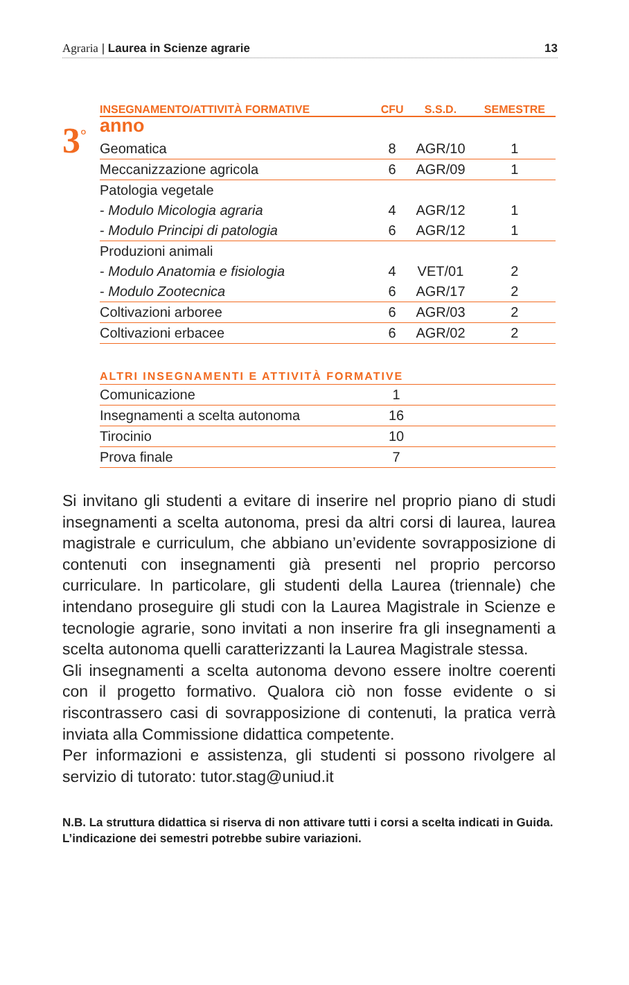Agraria | Laurea in Scienze agrarie
13
3<sup>°</sup>
| INSEGNAMENTO/ATTIVITÀ FORMATIVE | CFU | S.S.D. | SEMESTRE |
| --- | --- | --- | --- |
| anno | | | |
| Geomatica | 8 | AGR/10 | 1 |
| Meccanizzazione agricola | 6 | AGR/09 | 1 |
| Patologia vegetale | | | |
| - Modulo Micologia agraria | 4 | AGR/12 | 1 |
| - Modulo Principi di patologia | 6 | AGR/12 | 1 |
| Produzioni animali | | | |
| - Modulo Anatomia e fisiologia | 4 | VET/01 | 2 |
| - Modulo Zootecnica | 6 | AGR/17 | 2 |
| Coltivazioni arboree | 6 | AGR/03 | 2 |
| Coltivazioni erbacee | 6 | AGR/02 | 2 |
ALTRI INSEGNAMENTI E ATTIVITÀ FORMATIVE
| Comunicazione | 1 | |
| Insegnamenti a scelta autonoma | 16 | |
| Tirocinio | 10 | |
| Prova finale | 7 | |
Si invitano gli studenti a evitare di inserire nel proprio piano di studi insegnamenti a scelta autonoma, presi da altri corsi di laurea, laurea magistrale e curriculum, che abbiano un’evidente sovrapposizione di contenuti con insegnamenti già presenti nel proprio percorso curriculare. In particolare, gli studenti della Laurea (triennale) che intendano proseguire gli studi con la Laurea Magistrale in Scienze e tecnologie agrarie, sono invitati a non inserire fra gli insegnamenti a scelta autonoma quelli caratterizzanti la Laurea Magistrale stessa.
Gli insegnamenti a scelta autonoma devono essere inoltre coerenti con il progetto formativo. Qualora ciò non fosse evidente o si riscontrassero casi di sovrapposizione di contenuti, la pratica verrà inviata alla Commissione didattica competente.
Per informazioni e assistenza, gli studenti si possono rivolgere al servizio di tutorato: tutor.stag@uniud.it
N.B. La struttura didattica si riserva di non attivare tutti i corsi a scelta indicati in Guida. L’indicazione dei semestri potrebbe subire variazioni.